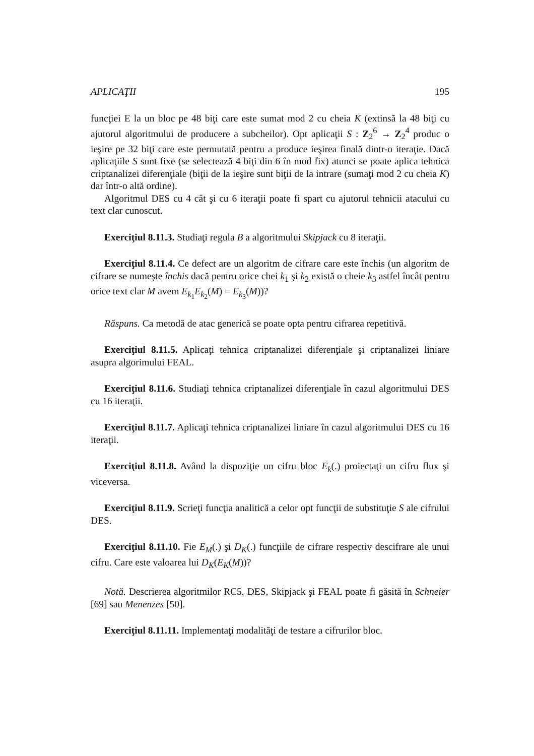APLICAŢII 195
funcţiei E la un bloc pe 48 biţi care este sumat mod 2 cu cheia K (extinsă la 48 biţi cu ajutorul algoritmului de producere a subcheilor). Opt aplicaţii S : Z<sub>2</sub><sup>6</sup> → Z<sub>2</sub><sup>4</sup> produc o ieşire pe 32 biţi care este permutată pentru a produce ieşirea finală dintr-o iteraţie. Dacă aplicaţiile S sunt fixe (se selectează 4 biţi din 6 în mod fix) atunci se poate aplica tehnica criptanalizei diferenţiale (biţii de la ieşire sunt biţii de la intrare (sumaţi mod 2 cu cheia K) dar într-o altă ordine).
Algoritmul DES cu 4 cât şi cu 6 iteraţii poate fi spart cu ajutorul tehnicii atacului cu text clar cunoscut.
Exerciţiul 8.11.3. Studiaţi regula B a algoritmului Skipjack cu 8 iteraţii.
Exerciţiul 8.11.4. Ce defect are un algoritm de cifrare care este închis (un algoritm de cifrare se numeşte închis dacă pentru orice chei k<sub>1</sub> şi k<sub>2</sub> există o cheie k<sub>3</sub> astfel încât pentru orice text clar M avem E<sub>k<sub>1</sub></sub>E<sub>k<sub>2</sub></sub>(M) = E<sub>k<sub>3</sub></sub>(M))?
Răspuns. Ca metodă de atac generică se poate opta pentru cifrarea repetitivă.
Exerciţiul 8.11.5. Aplicaţi tehnica criptanalizei diferenţiale şi criptanalizei liniare asupra algorimului FEAL.
Exerciţiul 8.11.6. Studiaţi tehnica criptanalizei diferenţiale în cazul algoritmului DES cu 16 iteraţii.
Exerciţiul 8.11.7. Aplicaţi tehnica criptanalizei liniare în cazul algoritmului DES cu 16 iteraţii.
Exerciţiul 8.11.8. Având la dispoziţie un cifru bloc E<sub>k</sub>(.) proiectaţi un cifru flux şi viceversa.
Exerciţiul 8.11.9. Scrieţi funcţia analitică a celor opt funcţii de substituţie S ale cifrului DES.
Exerciţiul 8.11.10. Fie E<sub>M</sub>(.) şi D<sub>K</sub>(.) funcţiile de cifrare respectiv descifrare ale unui cifru. Care este valoarea lui D<sub>K</sub>(E<sub>K</sub>(M))?
Notă. Descrierea algoritmilor RC5, DES, Skipjack şi FEAL poate fi găsită în Schneier [69] sau Menenzes [50].
Exerciţiul 8.11.11. Implementaţi modalităţi de testare a cifrurilor bloc.